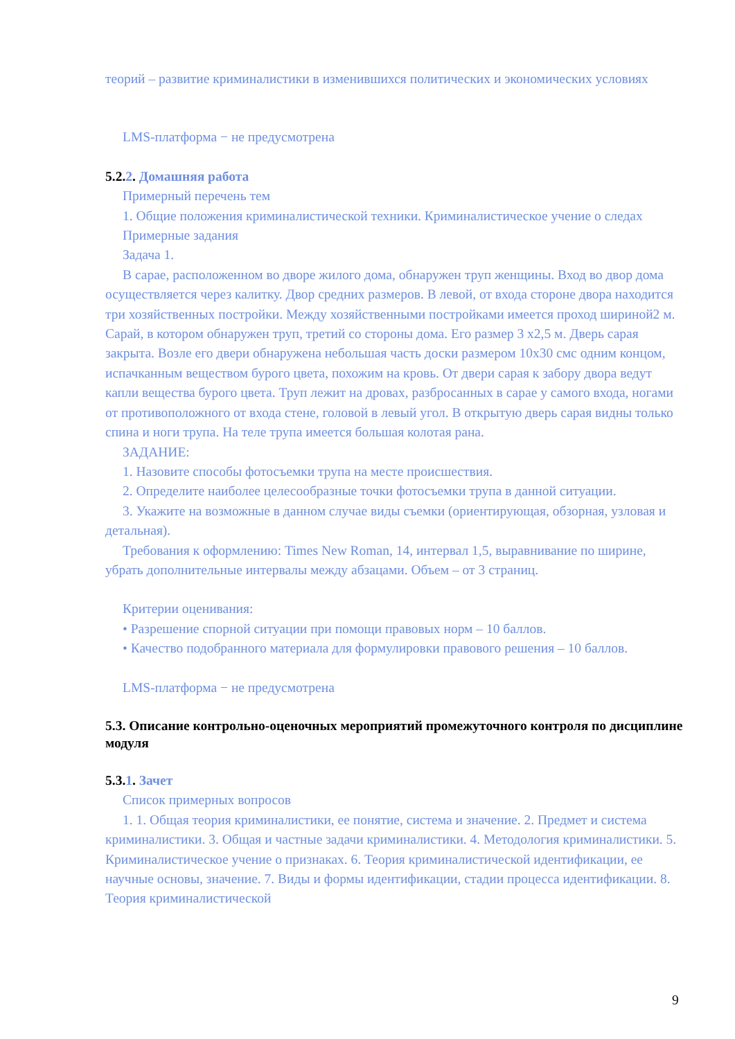теорий – развитие криминалистики в изменившихся политических и экономических условиях
LMS-платформа − не предусмотрена
5.2. 2. Домашняя работа
Примерный перечень тем
1. Общие положения криминалистической техники. Криминалистическое учение о следах
Примерные задания
Задача 1.
В сарае, расположенном во дворе жилого дома, обнаружен труп женщины. Вход во двор дома осуществляется через калитку. Двор средних размеров. В левой, от входа стороне двора находится три хозяйственных постройки. Между хозяйственными постройками имеется проход шириной2 м. Сарай, в котором обнаружен труп, третий со стороны дома. Его размер 3 х2,5 м. Дверь сарая закрыта. Возле его двери обнаружена небольшая часть доски размером 10х30 смс одним концом, испачканным веществом бурого цвета, похожим на кровь. От двери сарая к забору двора ведут капли вещества бурого цвета. Труп лежит на дровах, разбросанных в сарае у самого входа, ногами от противоположного от входа стене, головой в левый угол. В открытую дверь сарая видны только спина и ноги трупа. На теле трупа имеется большая колотая рана.
ЗАДАНИЕ:
1. Назовите способы фотосъемки трупа на месте происшествия.
2. Определите наиболее целесообразные точки фотосъемки трупа в данной ситуации.
3. Укажите на возможные в данном случае виды съемки (ориентирующая, обзорная, узловая и детальная).
Требования к оформлению: Times New Roman, 14, интервал 1,5, выравнивание по ширине, убрать дополнительные интервалы между абзацами. Объем – от 3 страниц.
Критерии оценивания:
• Разрешение спорной ситуации при помощи правовых норм – 10 баллов.
• Качество подобранного материала для формулировки правового решения – 10 баллов.
LMS-платформа − не предусмотрена
5.3. Описание контрольно-оценочных мероприятий промежуточного контроля по дисциплине модуля
5.3. 1. Зачет
Список примерных вопросов
1. 1. Общая теория криминалистики, ее понятие, система и значение. 2. Предмет и система криминалистики. 3. Общая и частные задачи криминалистики. 4. Методология криминалистики. 5. Криминалистическое учение о признаках. 6. Теория криминалистической идентификации, ее научные основы, значение. 7. Виды и формы идентификации, стадии процесса идентификации. 8. Теория криминалистической
9